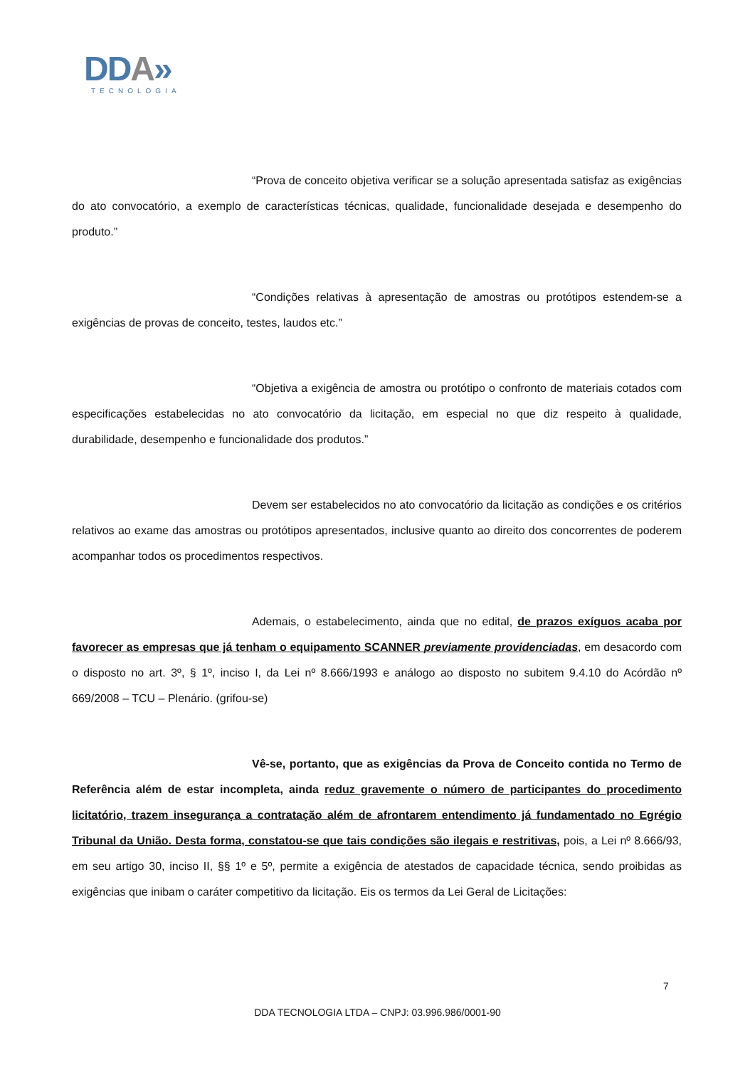DDA»
TECNOLOGIA
“Prova de conceito objetiva verificar se a solução apresentada satisfaz as exigências do ato convocatório, a exemplo de características técnicas, qualidade, funcionalidade desejada e desempenho do produto.”
“Condições relativas à apresentação de amostras ou protótipos estendem-se a exigências de provas de conceito, testes, laudos etc.”
“Objetiva a exigência de amostra ou protótipo o confronto de materiais cotados com especificações estabelecidas no ato convocatório da licitação, em especial no que diz respeito à qualidade, durabilidade, desempenho e funcionalidade dos produtos.”
Devem ser estabelecidos no ato convocatório da licitação as condições e os critérios relativos ao exame das amostras ou protótipos apresentados, inclusive quanto ao direito dos concorrentes de poderem acompanhar todos os procedimentos respectivos.
Ademais, o estabelecimento, ainda que no edital, de prazos exíguos acaba por favorecer as empresas que já tenham o equipamento SCANNER previamente providenciadas, em desacordo com o disposto no art. 3º, § 1º, inciso I, da Lei nº 8.666/1993 e análogo ao disposto no subitem 9.4.10 do Acórdão nº 669/2008 – TCU – Plenário. (grifou-se)
Vê-se, portanto, que as exigências da Prova de Conceito contida no Termo de Referência além de estar incompleta, ainda reduz gravemente o número de participantes do procedimento licitatório, trazem insegurança a contratação além de afrontarem entendimento já fundamentado no Egrégio Tribunal da União. Desta forma, constatou-se que tais condições são ilegais e restritivas, pois, a Lei nº 8.666/93, em seu artigo 30, inciso II, §§ 1º e 5º, permite a exigência de atestados de capacidade técnica, sendo proibidas as exigências que inibam o caráter competitivo da licitação. Eis os termos da Lei Geral de Licitações:
7
DDA TECNOLOGIA LTDA – CNPJ: 03.996.986/0001-90